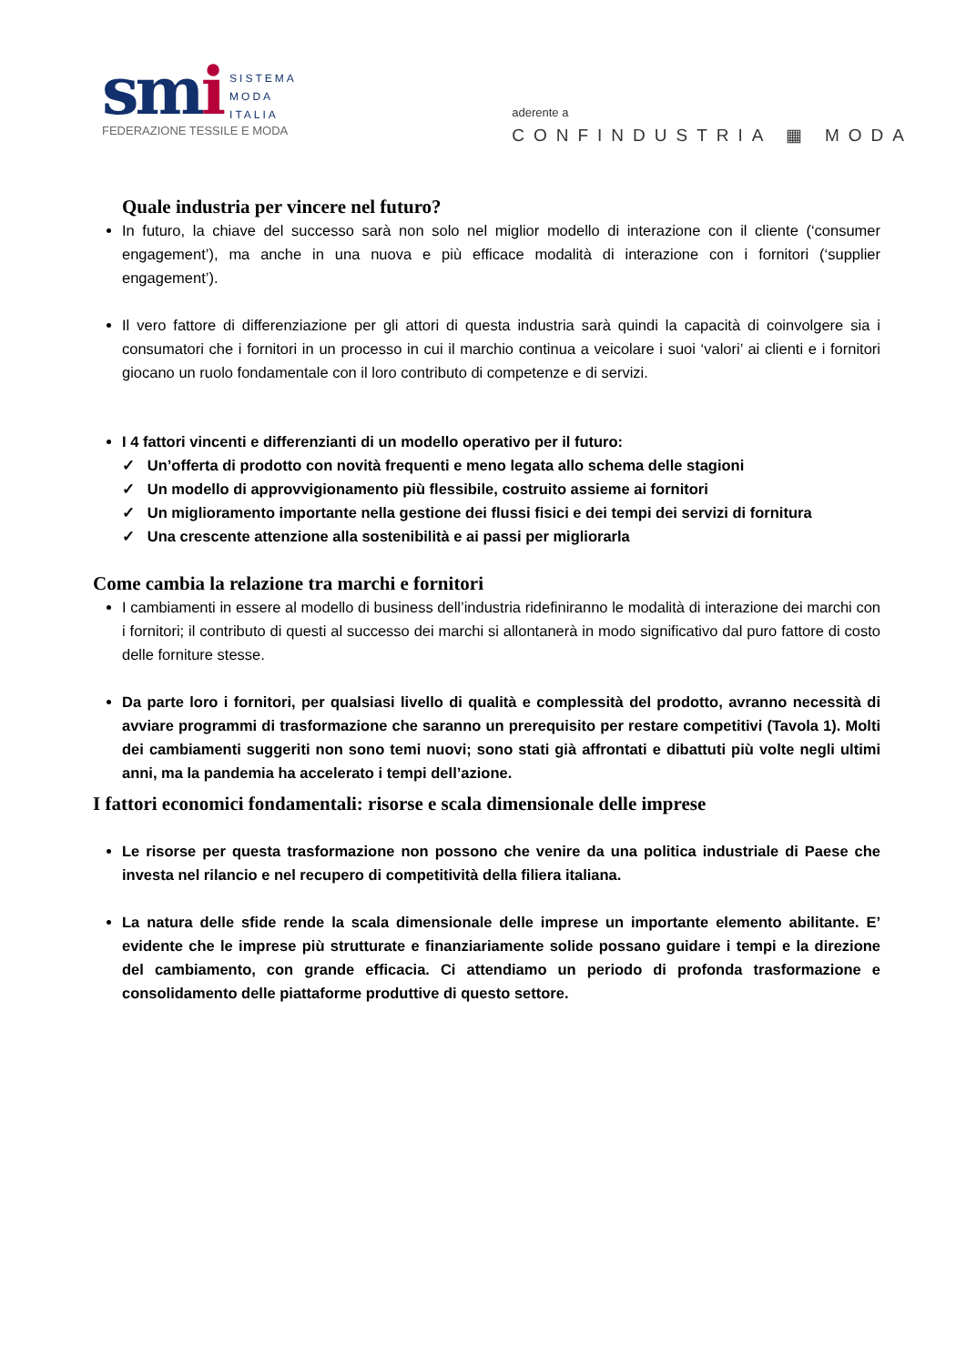smi
SISTEMA
MODA
ITALIA
FEDERAZIONE TESSILE E MODA
aderente a
CONFINDUSTRIA ▦ MODA
Quale industria per vincere nel futuro?
In futuro, la chiave del successo sarà non solo nel miglior modello di interazione con il cliente (‘consumer engagement’), ma anche in una nuova e più efficace modalità di interazione con i fornitori (‘supplier engagement’).
Il vero fattore di differenziazione per gli attori di questa industria sarà quindi la capacità di coinvolgere sia i consumatori che i fornitori in un processo in cui il marchio continua a veicolare i suoi ‘valori’ ai clienti e i fornitori giocano un ruolo fondamentale con il loro contributo di competenze e di servizi.
I 4 fattori vincenti e differenzianti di un modello operativo per il futuro:
✓ Un’offerta di prodotto con novità frequenti e meno legata allo schema delle stagioni
✓ Un modello di approvvigionamento più flessibile, costruito assieme ai fornitori
✓ Un miglioramento importante nella gestione dei flussi fisici e dei tempi dei servizi di fornitura
✓ Una crescente attenzione alla sostenibilità e ai passi per migliorarla
Come cambia la relazione tra marchi e fornitori
I cambiamenti in essere al modello di business dell’industria ridefiniranno le modalità di interazione dei marchi con i fornitori; il contributo di questi al successo dei marchi si allontanerà in modo significativo dal puro fattore di costo delle forniture stesse.
Da parte loro i fornitori, per qualsiasi livello di qualità e complessità del prodotto, avranno necessità di avviare programmi di trasformazione che saranno un prerequisito per restare competitivi (Tavola 1). Molti dei cambiamenti suggeriti non sono temi nuovi; sono stati già affrontati e dibattuti più volte negli ultimi anni, ma la pandemia ha accelerato i tempi dell’azione.
I fattori economici fondamentali: risorse e scala dimensionale delle imprese
Le risorse per questa trasformazione non possono che venire da una politica industriale di Paese che investa nel rilancio e nel recupero di competitività della filiera italiana.
La natura delle sfide rende la scala dimensionale delle imprese un importante elemento abilitante. E’ evidente che le imprese più strutturate e finanziariamente solide possano guidare i tempi e la direzione del cambiamento, con grande efficacia. Ci attendiamo un periodo di profonda trasformazione e consolidamento delle piattaforme produttive di questo settore.